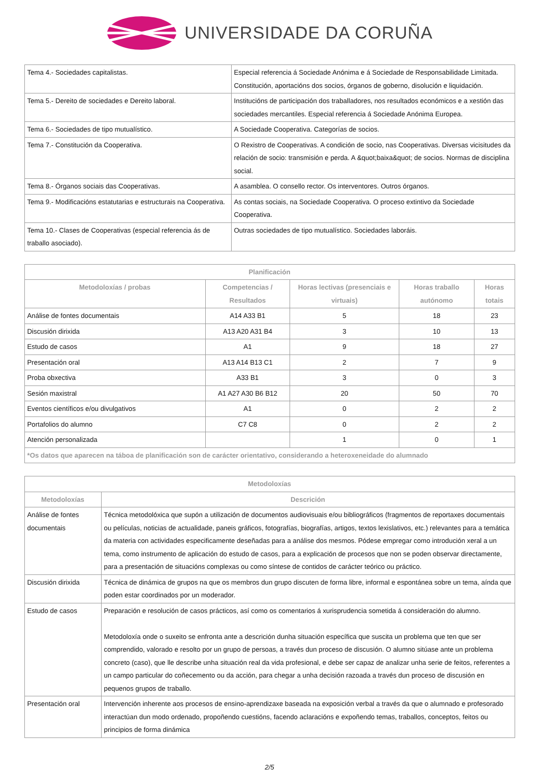UNIVERSIDADE DA CORUÑA
| Tema 4.- Sociedades capitalistas. | Especial referencia á Sociedade Anónima e á Sociedade de Responsabilidade Limitada. Constitución, aportacións dos socios, órganos de goberno, disolución e liquidación. |
| Tema 5.- Dereito de sociedades e Dereito laboral. | Institucións de participación dos traballadores, nos resultados económicos e a xestión das sociedades mercantiles. Especial referencia á Sociedade Anónima Europea. |
| Tema 6.- Sociedades de tipo mutualístico. | A Sociedade Cooperativa. Categorías de socios. |
| Tema 7.- Constitución da Cooperativa. | O Rexistro de Cooperativas. A condición de socio, nas Cooperativas. Diversas vicisitudes da relación de socio: transmisión e perda. A &quot;baixa&quot; de socios. Normas de disciplina social. |
| Tema 8.- Órganos sociais das Cooperativas. | A asamblea. O consello rector. Os interventores. Outros órganos. |
| Tema 9.- Modificacións estatutarias e estructurais na Cooperativa. | As contas sociais, na Sociedade Cooperativa. O proceso extintivo da Sociedade Cooperativa. |
| Tema 10.- Clases de Cooperativas (especial referencia ás de traballo asociado). | Outras sociedades de tipo mutualístico. Sociedades laboráis. |
| Planificación | | | | |
| --- | --- | --- | --- | --- |
| Metodoloxías / probas | Competencias / Resultados | Horas lectivas (presenciais e virtuais) | Horas traballo autónomo | Horas totais |
| Análise de fontes documentais | A14 A33 B1 | 5 | 18 | 23 |
| Discusión dirixida | A13 A20 A31 B4 | 3 | 10 | 13 |
| Estudo de casos | A1 | 9 | 18 | 27 |
| Presentación oral | A13 A14 B13 C1 | 2 | 7 | 9 |
| Proba obxectiva | A33 B1 | 3 | 0 | 3 |
| Sesión maxistral | A1 A27 A30 B6 B12 | 20 | 50 | 70 |
| Eventos científicos e/ou divulgativos | A1 | 0 | 2 | 2 |
| Portafolios do alumno | C7 C8 | 0 | 2 | 2 |
| Atención personalizada | | 1 | 0 | 1 |
| *Os datos que aparecen na táboa de planificación son de carácter orientativo, considerando a heteroxeneidade do alumnado | | | | |
| Metodoloxías | |
| --- | --- |
| Metodoloxías | Descrición |
| Análise de fontes documentais | Técnica metodolóxica que supón a utilización de documentos audiovisuais e/ou bibliográficos (fragmentos de reportaxes documentais ou películas, noticias de actualidade, paneis gráficos, fotografías, biografías, artigos, textos lexislativos, etc.) relevantes para a temática da materia con actividades especificamente deseñadas para a análise dos mesmos. Pódese empregar como introdución xeral a un tema, como instrumento de aplicación do estudo de casos, para a explicación de procesos que non se poden observar directamente, para a presentación de situacións complexas ou como síntese de contidos de carácter teórico ou práctico. |
| Discusión dirixida | Técnica de dinámica de grupos na que os membros dun grupo discuten de forma libre, informal e espontánea sobre un tema, aínda que poden estar coordinados por un moderador. |
| Estudo de casos | Preparación e resolución de casos prácticos, así como os comentarios á xurisprudencia sometida á consideración do alumno. Metodoloxía onde o suxeito se enfronta ante a descrición dunha situación específica que suscita un problema que ten que ser comprendido, valorado e resolto por un grupo de persoas, a través dun proceso de discusión. O alumno sitúase ante un problema concreto (caso), que lle describe unha situación real da vida profesional, e debe ser capaz de analizar unha serie de feitos, referentes a un campo particular do coñecemento ou da acción, para chegar a unha decisión razoada a través dun proceso de discusión en pequenos grupos de traballo. |
| Presentación oral | Intervención inherente aos procesos de ensino-aprendizaxe baseada na exposición verbal a través da que o alumnado e profesorado interactúan dun modo ordenado, propoñendo cuestións, facendo aclaracións e expoñendo temas, traballos, conceptos, feitos ou principios de forma dinámica |
2/5